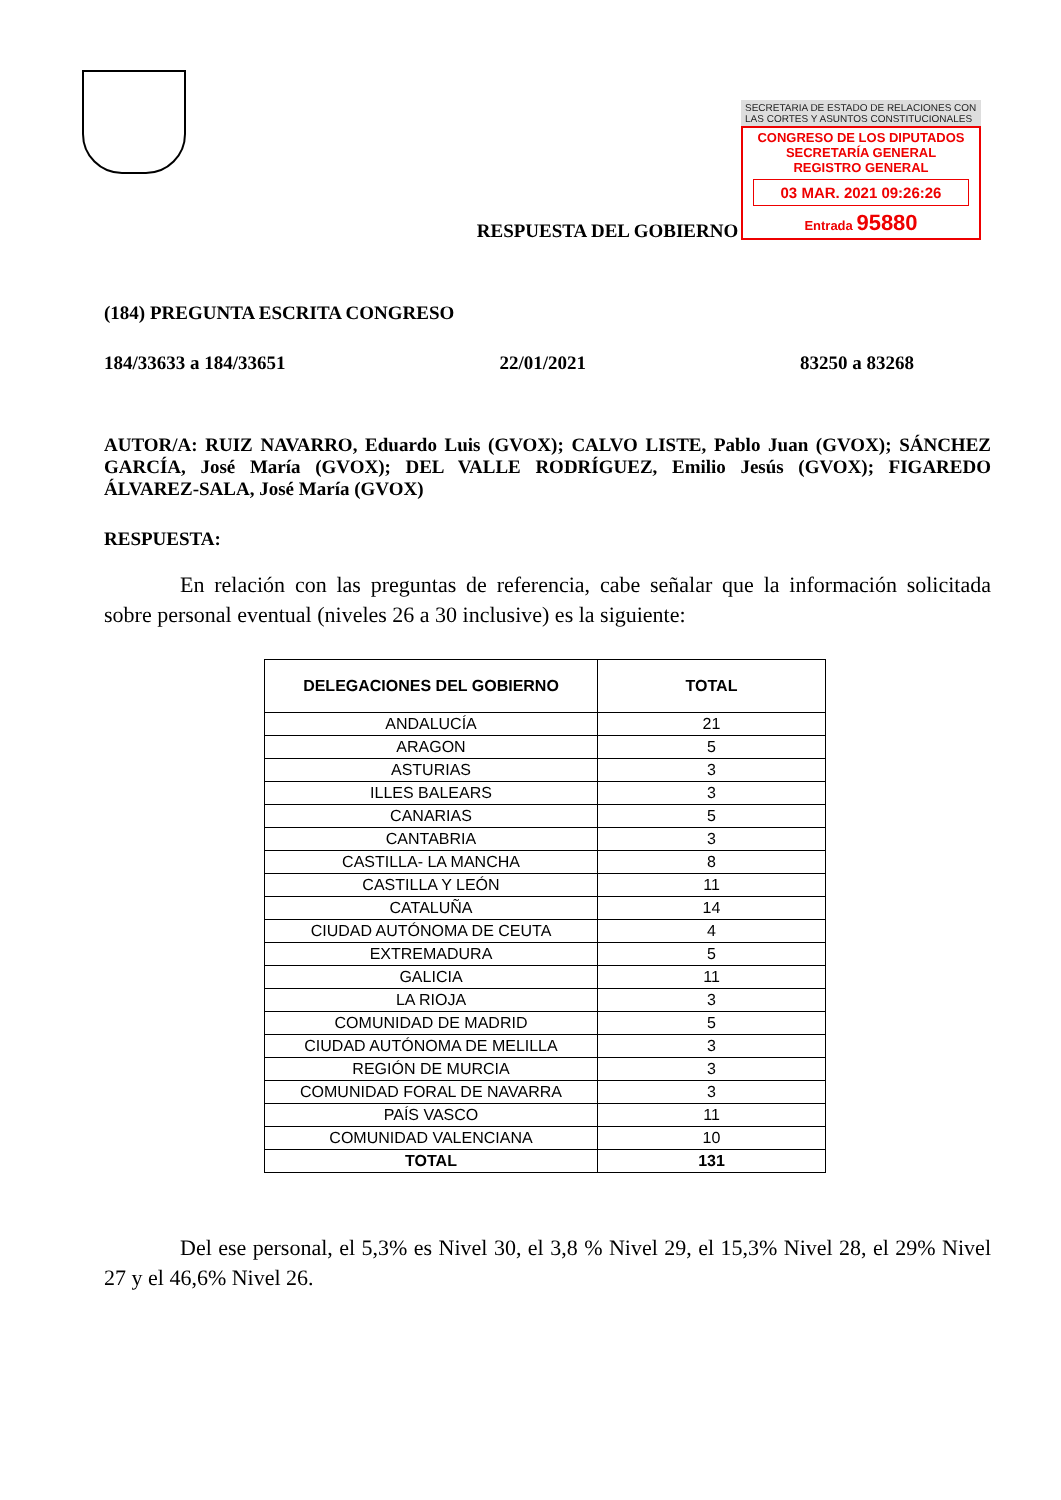SECRETARIA DE ESTADO DE RELACIONES CON LAS CORTES Y ASUNTOS CONSTITUCIONALES
CONGRESO DE LOS DIPUTADOS
SECRETARÍA GENERAL
REGISTRO GENERAL
03 MAR. 2021 09:26:26
Entrada 95880
RESPUESTA DEL GOBIERNO
(184) PREGUNTA ESCRITA CONGRESO
184/33633 a 184/33651 22/01/2021 83250 a 83268
AUTOR/A: RUIZ NAVARRO, Eduardo Luis (GVOX); CALVO LISTE, Pablo Juan (GVOX); SÁNCHEZ GARCÍA, José María (GVOX); DEL VALLE RODRÍGUEZ, Emilio Jesús (GVOX); FIGAREDO ÁLVAREZ-SALA, José María (GVOX)
RESPUESTA:
En relación con las preguntas de referencia, cabe señalar que la información solicitada sobre personal eventual (niveles 26 a 30 inclusive) es la siguiente:
| DELEGACIONES DEL GOBIERNO | TOTAL |
| --- | --- |
| ANDALUCÍA | 21 |
| ARAGON | 5 |
| ASTURIAS | 3 |
| ILLES BALEARS | 3 |
| CANARIAS | 5 |
| CANTABRIA | 3 |
| CASTILLA- LA MANCHA | 8 |
| CASTILLA Y LEÓN | 11 |
| CATALUÑA | 14 |
| CIUDAD AUTÓNOMA DE CEUTA | 4 |
| EXTREMADURA | 5 |
| GALICIA | 11 |
| LA RIOJA | 3 |
| COMUNIDAD DE MADRID | 5 |
| CIUDAD AUTÓNOMA DE MELILLA | 3 |
| REGIÓN DE MURCIA | 3 |
| COMUNIDAD FORAL DE NAVARRA | 3 |
| PAÍS VASCO | 11 |
| COMUNIDAD VALENCIANA | 10 |
| TOTAL | 131 |
Del ese personal, el 5,3% es Nivel 30, el 3,8 % Nivel 29, el 15,3% Nivel 28, el 29% Nivel 27 y el 46,6% Nivel 26.